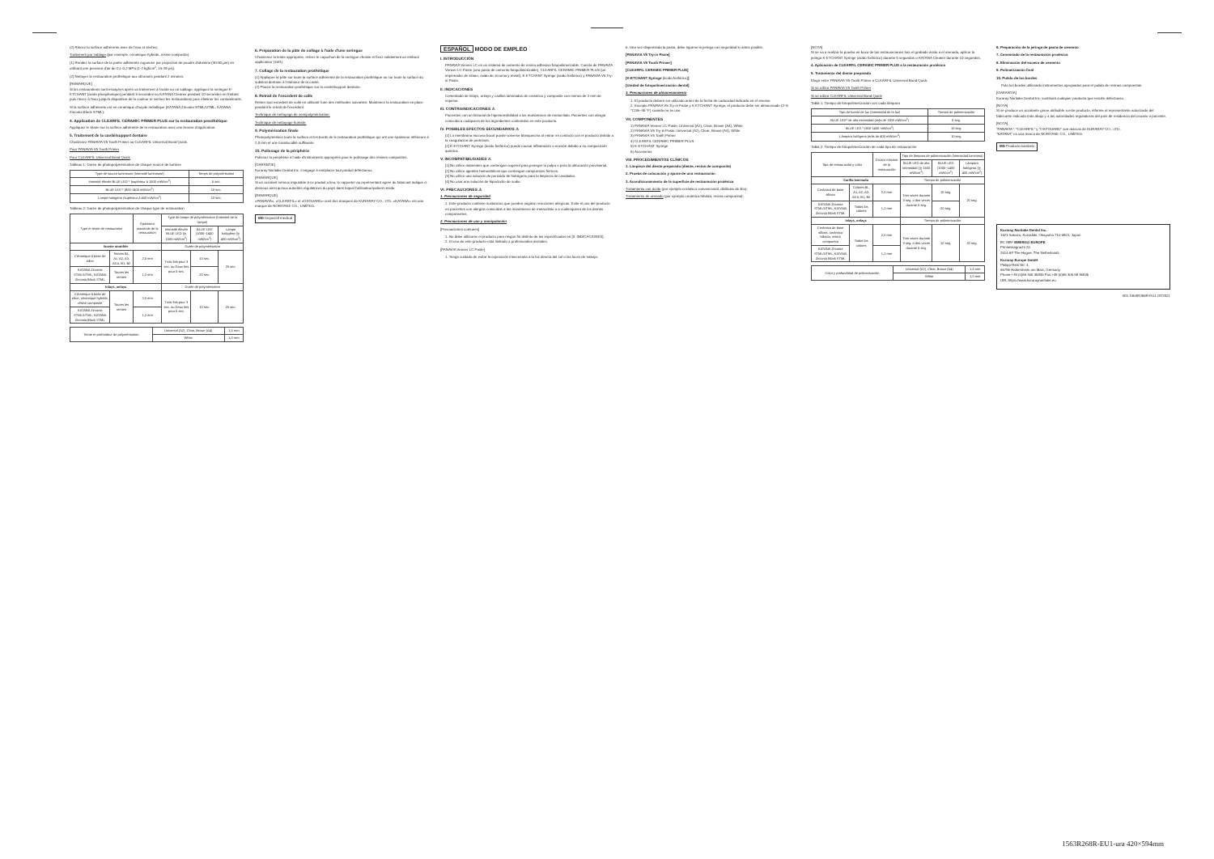(2) Rincez la surface adhérente avec de l'eau et séchez.
Traitement par sablage (par exemple. céramique hybride, résine composite)
(1) Rendez la surface de la partie adhérente rugueuse par projection de poudre d'alumine (30-50 µm) en utilisant une pression d'air de 0,1-0,2 MPa (1-2 kgf/cm<sup>2</sup>, 15-29 psi).
(2) Nettoyer la restauration prothétique aux ultrasons pendant 2 minutes.
[REMARQUE]
Si les restaurations sont essayées après un traitement à l'acide ou un sablage, appliquez la seringue K-ETCHANT (acide phosphorique) pendant 5 secondes ou KATANA Cleaner pendant 10 secondes en frottant puis rincez à l'eau jusqu'à disparition de la couleur et séchez les restaurations pour éliminer les contaminants.
Si la surface adhérente est en céramique d'oxyde métallique (KATANA Zirconia STML/UTML, KATANA Zirconia Block STML):
4. Application de CLEARFIL CERAMIC PRIMER PLUS sur la restauration prosthétique
Appliquez le silane sur la surface adhérente de la restauration avec une brosse d'application.
5. Traitement de la cavité/support dentaire
Choisissez PANAVIA V5 Tooth Primer ou CLEARFIL Universal Bond Quick.
Pour PANAVIA V5 Tooth Primer
Pour CLEARFIL Universal Bond Quick
Tableau 1: Durée de photopolymérisation de chaque source de lumière
| Type de source lumineuse (Intensité lumineuse) | Temps de polymérisation |
| --- | --- |
| Intensité élevée BLUE LED * (supérieur à 1500 mW/cm<sup>2</sup>) | 5 sec. |
| BLUE LED * (800-1400 mW/cm<sup>2</sup>) | 10 sec. |
| Lampe halogène (supérieur à 400 mW/cm<sup>2</sup>) | 10 sec. |
Tableau 2: Durée de photopolymérisation de chaque type de restauration
| Type et teinte de restauration | | Épaisseur maximale de la restauration | Type de lampe de polymérisation (Intensité de la lampe) | | |
| --- | --- | --- | --- | --- | --- |
| | | | Intensité élevée BLUE LED (≧ 1500 mW/cm<sup>2</sup>) | BLUE LED (1000~1400 mW/cm<sup>2</sup>) | Lampe halogène (≧ 400 mW/cm<sup>2</sup>) |
| facette stratifiée | | | Durée de polymérisation | | |
| Céramique à base de silice | Teintes BL, A1, A2, A3, A3.5, B1, B2 | 2,0 mm | Trois fois pour 3 sec. ou Deux fois pour 5 sec. | 10 sec. | 20 sec. |
| KATANA Zirconia STML/UTML, KATANA Zirconia Block STML | Toutes les teintes | 1,2 mm | | 20 sec. | |
| Inlays, onlays | | | Durée de polymérisation | | |
| Céramique à base de silice, céramique hybride, résine composite | Toutes les teintes | 2,0 mm | Trois fois pour 3 sec. ou Deux fois pour 5 sec. | 10 sec. | 20 sec. |
| KATANA Zirconia STML/UTML, KATANA Zirconia Block STML | | 1,2 mm | | | |
| Teinte et profondeur de polymérisation | Universal (A2), Clear, Brown (A4) | 1,5 mm |
| | White | 1,0 mm |
6. Préparation de la pâte de collage à l'aide d'une seringue
Choisissez la teinte appropriée, retirez le capuchon de la seringue choisie et fixez solidement un embout applicateur (16G).
7. Collage de la restauration prothétique
(1) Appliquer la pâte sur toute la surface adhérente de la restauration prothétique ou sur toute la surface du substrat dentaire à l'intérieur de la cavité.
(2) Placez la restauration prothétique sur la cavité/support dentaire.
8. Retrait de l'excédent de colle
Retirer tout excédent de colle en utilisant l'une des méthodes suivantes: Maintenez la restauration en place pendant le retrait de l'excédent.
Technique de nettoyage de semipolymérisation:
Technique de nettoyage humide:
9. Polymérisation finale
Photopolymérisez toute la surface et les bords de la restauration prothétique qui ont une épaisseur inférieure à 2,0 mm et une translucidité suffisante.
10. Polissage de la périphérie
Polissez la périphérie à l'aide d'instruments appropriés pour le polissage des résines composites.
[GARANTIE]
Kuraray Noritake Dental Inc. s'engage à remplacer tout produit défectueux.
[REMARQUE]
Si un accident sérieux imputable à ce produit a lieu, le rapporter au représentant agréé du fabricant indiqué ci-dessous ainsi qu'aux autorités régulatrices du pays dans lequel l'utilisateur/patient réside.
[REMARQUE]
«PANAVIA», «CLEARFIL» et «OXGUARD» sont des marques de KURARAY CO., LTD. «KATANA» est une marque de NORITAKE CO., LIMITED.
MD Dispositif médical
ESPAÑOL MODO DE EMPLEO
I. INTRODUCCIÓN
PANAVIA Veneer LC es un sistema de cemento de resina adhesivo fotopolimerizable. Consta de PANAVIA Veneer LC Paste (una pasta de cemento fotopolimerizable), CLEARFIL CERAMIC PRIMER PLUS (un imprimador de silano, óxido de zirconio y metal), K-ETCHANT Syringe (ácido fosfórico) y PANAVIA V5 Try-in Paste.
II. INDICACIONES
Cementado de inlays, onlays y carillas laminadas de cerámica y composite con menos de 2 mm de espesor.
III. CONTRAINDICACIONES ⚠
Pacientes con un historial de hipersensibilidad a los monómeros de metacrilato. Pacientes con alergia conocida a cualquiera de los ingredientes contenidos en este producto.
IV. POSIBLES EFECTOS SECUNDARIOS ⚠
[1] La membrana mucosa bucal puede volverse blanquecina al entrar en contacto con el producto debido a la coagulación de proteínas.
[2] K-ETCHANT Syringe (ácido fosfórico) puede causar inflamación o erosión debido a su composición química.
V. INCOMPATIBILIDADES ⚠
[1] No utilice materiales que contengan eugenol para proteger la pulpa o para la obturación provisional.
[2] No utilice agentes hemostáticos que contengan compuestos férricos.
[3] No utilice una solución de peróxido de hidrógeno para la limpieza de cavidades.
[4] No usar una solución de hipoclorito de sodio.
VI. PRECAUCIONES ⚠
1. Precauciones de seguridad
1. Este producto contiene sustancias que pueden originar reacciones alérgicas. Evite el uso del producto en pacientes con alergias conocidas a los monómeros de metacrilato o a cualesquiera de los demás componentes.
2. Precauciones de uso y manipulación
[Precauciones comunes]
1. No debe utilizarse el producto para ningún fin distinto de los especificados en [II. INDICACIONES].
2. El uso de este producto está limitado a profesionales dentales.
[PANAVIA Veneer LC Paste]
1. Tenga cuidado de evitar la exposición innecesaria a la luz directa del sol o las luces de trabajo.
6. Una vez dispensada la pasta, debe taparse la jeringa con seguridad lo antes posible.
[PANAVIA V5 Try-in Paste]
[PANAVIA V5 Tooth Primer]
[CLEARFIL CERAMIC PRIMER PLUS]
[K-ETCHANT Syringe (ácido fosfórico)]
[Unidad de fotopolimerización dental]
3. Precauciones de almacenamiento
1. El producto deberá ser utilizado antes de la fecha de caducidad indicada en el envase.
2. Excepto PANAVIA V5 Try-in Paste y K-ETCHANT Syringe, el producto debe ser almacenado (2–8 °C/36–46 °F) cuando no se use.
VII. COMPONENTES
1) PANAVIA Veneer LC Paste: Universal (A2), Clear, Brown (A4), White
2) PANAVIA V5 Try-in Paste: Universal (A2), Clear, Brown (A4), White
3) PANAVIA V5 Tooth Primer
4) CLEARFIL CERAMIC PRIMER PLUS
5) K-ETCHANT Syringe
6) Accesorios
VIII. PROCEDIMIENTOS CLÍNICOS
1. Limpieza del diente preparado (diente, resina de composite)
2. Prueba de colocación y ajuste de una restauración
3. Acondicionamiento de la superficie de restauración protésica
Tratamiento con ácido (por ejemplo cerámica convencional, disilicato de litio):
Tratamiento de arenado (por ejemplo cerámica híbrida, resina compuesta):
[NOTA]
Si se va a realizar la prueba en boca de las restauraciones tras el grabado ácido o el arenado, aplicar la jeringa K-ETCHANT Syringe (ácido fosfórico) durante 5 segundos o KATANA Cleaner durante 10 segundos.
4. Aplicación de CLEARFIL CERAMIC PRIMER PLUS a la restauración protésica
5. Tratamiento del diente preparado
Elegir entre PANAVIA V5 Tooth Primer o CLEARFIL Universal Bond Quick.
Si se utiliza PANAVIA V5 Tooth Primer
Si se utiliza CLEARFIL Universal Bond Quick
Tabla 1: Tiempo de fotopolimerización con cada lámpara
| Tipo de fuente de luz (Intensidad de la luz) | Tiempo de polimerización |
| --- | --- |
| BLUE LED* de alta intensidad (más de 1500 mW/cm<sup>2</sup>) | 5 seg. |
| BLUE LED * (800-1400 mW/cm<sup>2</sup>) | 10 seg. |
| Lámpara halógena (más de 400 mW/cm<sup>2</sup>) | 10 seg. |
Tabla 2: Tiempo de fotopolimerización de cada tipo de restauración
| Tipo de restauración y color | | Grosor máximo de la restauración | Tipo de lámpara de polimerización (intensidad luminosa) | | |
| --- | --- | --- | --- | --- | --- |
| | | | BLUE LED de alta intensidad (≧ 1500 mW/cm<sup>2</sup>) | BLUE LED (1000~1400 mW/cm<sup>2</sup>) | Lámpara halógena (≧ 400 mW/cm<sup>2</sup>) |
| Carilla laminada | | | Tiempo de polimerización | | |
| Cerámica de base silícea | Colores BL, A1, A2, A3, A3.5, B1, B2 | 2,0 mm | Tres veces durante 3 seg. o dos veces durante 5 seg. | 10 seg. | 20 seg. |
| KATANA Zirconia STML/UTML, KATANA Zirconia Block STML | Todos los colores | 1,2 mm | | 20 seg. | |
| Inlays, onlays | | | Tiempo de polimerización | | |
| Cerámica de base silícea, cerámica híbrida, resina compuesta | Todos los colores | 2,0 mm | Tres veces durante 3 seg. o dos veces durante 5 seg. | 10 seg. | 20 seg. |
| KATANA Zirconia STML/UTML, KATANA Zirconia Block STML | | 1,2 mm | | | |
| Color y profundidad de polimerización | Universal (A2), Clear, Brown (A4) | 1,5 mm |
| | White | 1,0 mm |
6. Preparación de la jeringa de pasta de cemento
7. Cementado de la restauración protésica
8. Eliminación del exceso de cemento
9. Polimerización final
10. Pulido de los bordes
Pula los bordes utilizando instrumentos apropiados para el pulido de resinas compuestas.
[GARANTÍA]
Kuraray Noritake Dental Inc. sustituirá cualquier producto que resulte defectuoso.
[NOTA]
Si se produce un accidente grave atribuible a este producto, informe al representante autorizado del fabricante indicado más abajo y a las autoridades reguladoras del país de residencia del usuario o paciente.
[NOTA]
"PANAVIA", "CLEARFIL" y "OXYGUARD" son marcas de KURARAY CO., LTD.
"KATANA" es una marca de NORITAKE CO., LIMITED.
MD Producto sanitario
Kuraray Noritake Dental Inc.
1621 Sakazu, Kurashiki, Okayama 710-0801, Japan
EC REP EMERGO EUROPE
Prinsessegracht 20
2514 AP The Hague, The Netherlands
Kuraray Europe GmbH
Philipp-Reis-Str. 4,
65795 Hattersheim am Main, Germany
Phone:+49 (0)69 305 35835 Fax:+49 (0)69 305 98 35835
URL:https://www.kuraraynoritake.eu
001 1563R268R-EU1 07/2021
1563R268R-EU1-ura 420×594mm